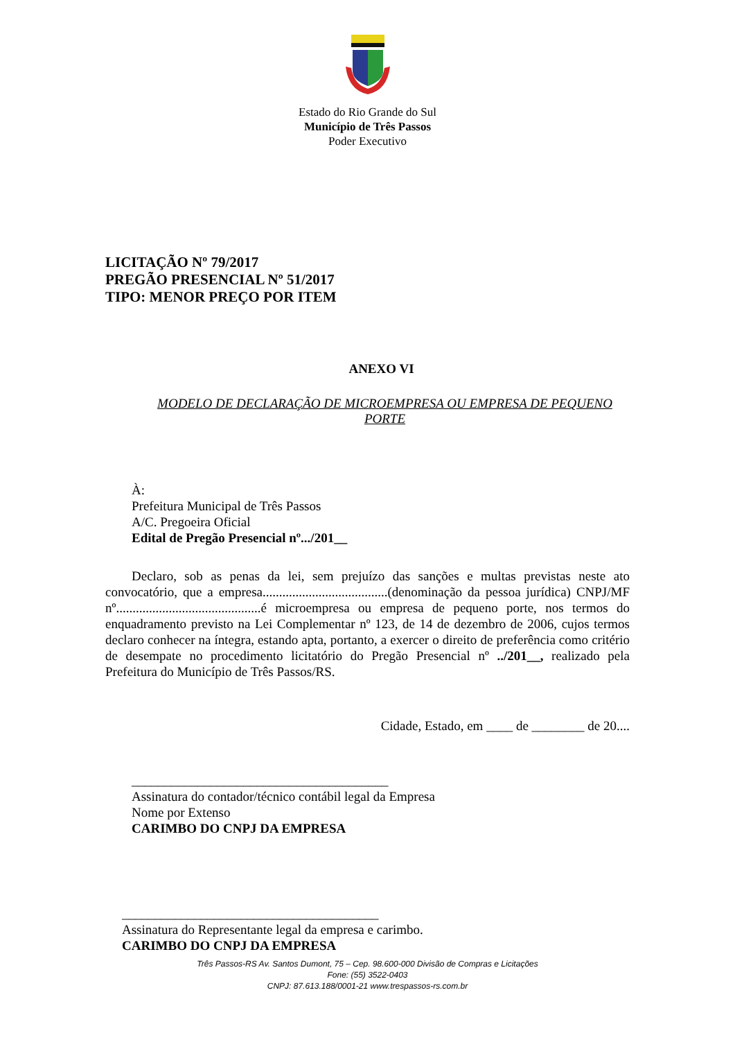Estado do Rio Grande do Sul
Município de Três Passos
Poder Executivo
LICITAÇÃO Nº 79/2017
PREGÃO PRESENCIAL Nº 51/2017
TIPO: MENOR PREÇO POR ITEM
ANEXO VI
MODELO DE DECLARAÇÃO DE MICROEMPRESA OU EMPRESA DE PEQUENO PORTE
À:
Prefeitura Municipal de Três Passos
A/C. Pregoeira Oficial
Edital de Pregão Presencial nº.../201__
Declaro, sob as penas da lei, sem prejuízo das sanções e multas previstas neste ato convocatório, que a empresa......................................(denominação da pessoa jurídica) CNPJ/MF nº............................................é microempresa ou empresa de pequeno porte, nos termos do enquadramento previsto na Lei Complementar nº 123, de 14 de dezembro de 2006, cujos termos declaro conhecer na íntegra, estando apta, portanto, a exercer o direito de preferência como critério de desempate no procedimento licitatório do Pregão Presencial nº ../201__, realizado pela Prefeitura do Município de Três Passos/RS.
Cidade, Estado, em ____ de ________ de 20....
_______________________________________
Assinatura do contador/técnico contábil legal da Empresa
Nome por Extenso
CARIMBO DO CNPJ DA EMPRESA
_______________________________________
Assinatura do Representante legal da empresa e carimbo.
CARIMBO DO CNPJ DA EMPRESA
Três Passos-RS Av. Santos Dumont, 75 – Cep. 98.600-000 Divisão de Compras e Licitações
Fone: (55) 3522-0403
CNPJ: 87.613.188/0001-21 www.trespassos-rs.com.br